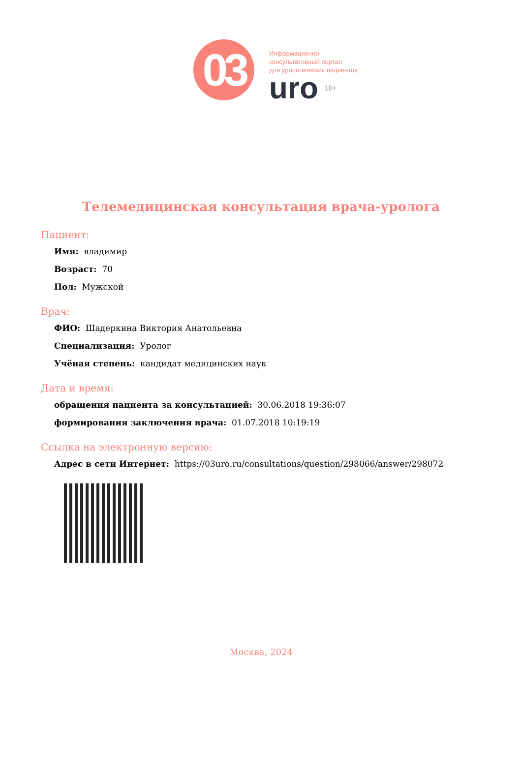03
Информационно-
консультативный портал
для урологических пациентов
uro 18+
Телемедицинская консультация врача-уролога
Пациент:
Имя: владимир
Возраст: 70
Пол: Мужской
Врач:
ФИО: Шадеркина Виктория Анатольевна
Специализация: Уролог
Учёная степень: кандидат медицинских наук
Дата и время:
обращения пациента за консультацией: 30.06.2018 19:36:07
формирования заключения врача: 01.07.2018 10:19:19
Ссылка на электронную версию:
Адрес в сети Интернет: https://03uro.ru/consultations/question/298066/answer/298072
Москва, 2024